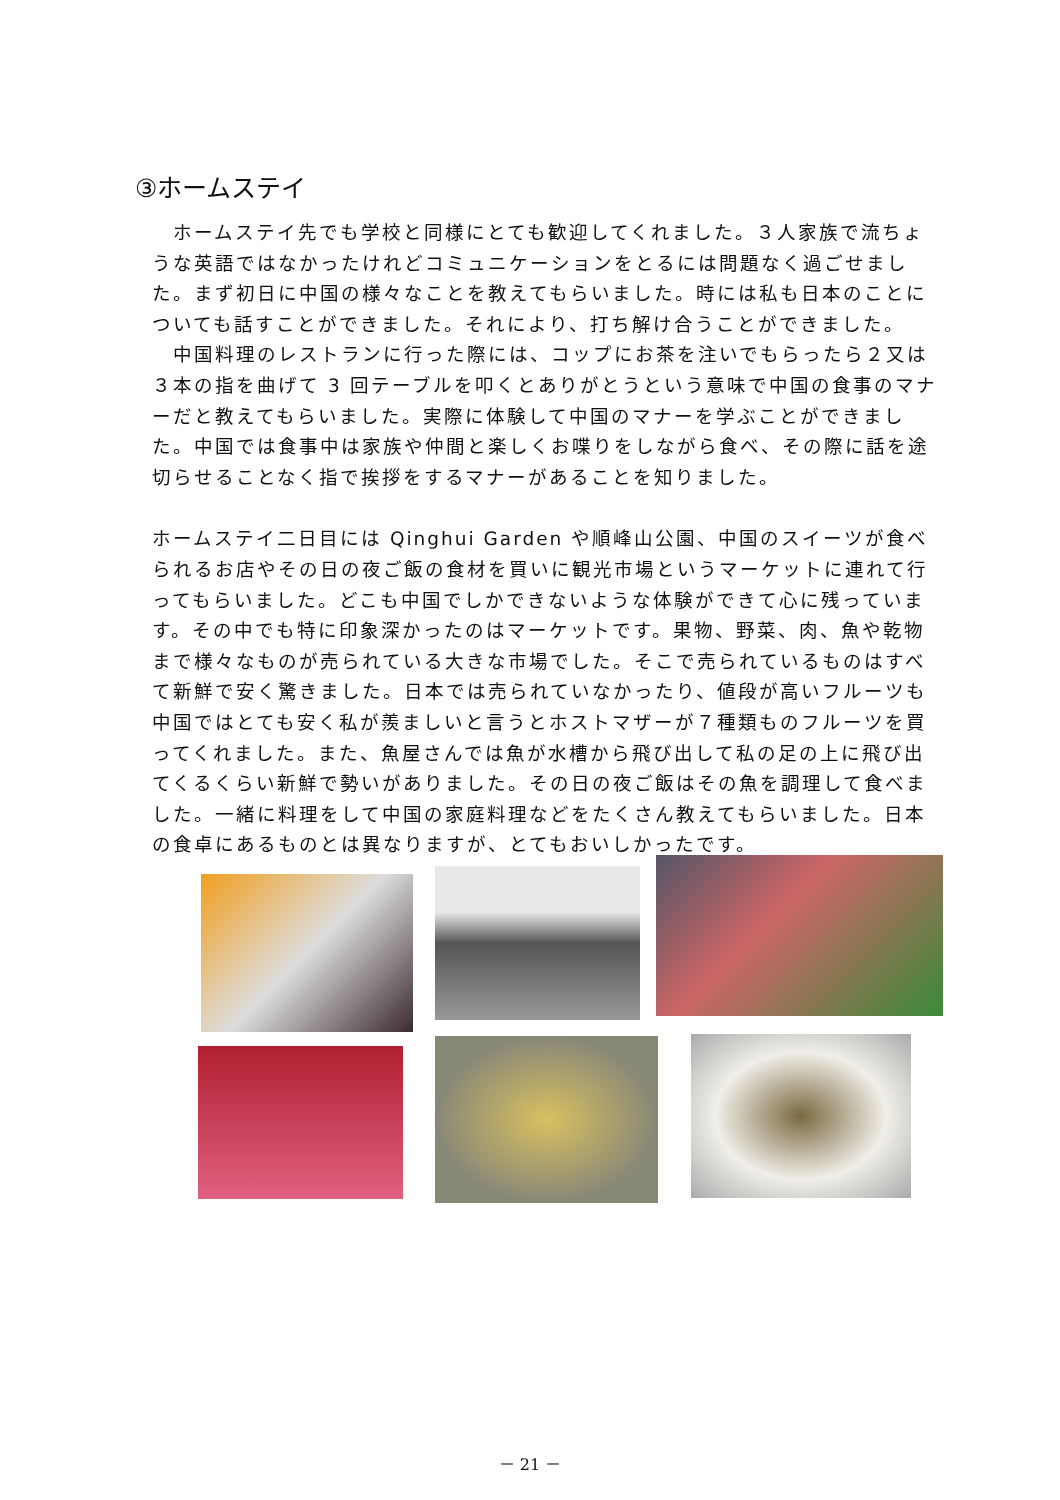③ホームステイ
　ホームステイ先でも学校と同様にとても歓迎してくれました。３人家族で流ちょうな英語ではなかったけれどコミュニケーションをとるには問題なく過ごせました。まず初日に中国の様々なことを教えてもらいました。時には私も日本のことについても話すことができました。それにより、打ち解け合うことができました。
　中国料理のレストランに行った際には、コップにお茶を注いでもらったら２又は３本の指を曲げて 3 回テーブルを叩くとありがとうという意味で中国の食事のマナーだと教えてもらいました。実際に体験して中国のマナーを学ぶことができました。中国では食事中は家族や仲間と楽しくお喋りをしながら食べ、その際に話を途切らせることなく指で挨拶をするマナーがあることを知りました。
ホームステイ二日目には Qinghui Garden や順峰山公園、中国のスイーツが食べられるお店やその日の夜ご飯の食材を買いに観光市場というマーケットに連れて行ってもらいました。どこも中国でしかできないような体験ができて心に残っています。その中でも特に印象深かったのはマーケットです。果物、野菜、肉、魚や乾物まで様々なものが売られている大きな市場でした。そこで売られているものはすべて新鮮で安く驚きました。日本では売られていなかったり、値段が高いフルーツも中国ではとても安く私が羨ましいと言うとホストマザーが７種類ものフルーツを買ってくれました。また、魚屋さんでは魚が水槽から飛び出して私の足の上に飛び出てくるくらい新鮮で勢いがありました。その日の夜ご飯はその魚を調理して食べました。一緒に料理をして中国の家庭料理などをたくさん教えてもらいました。日本の食卓にあるものとは異なりますが、とてもおいしかったです。
－ 21 －